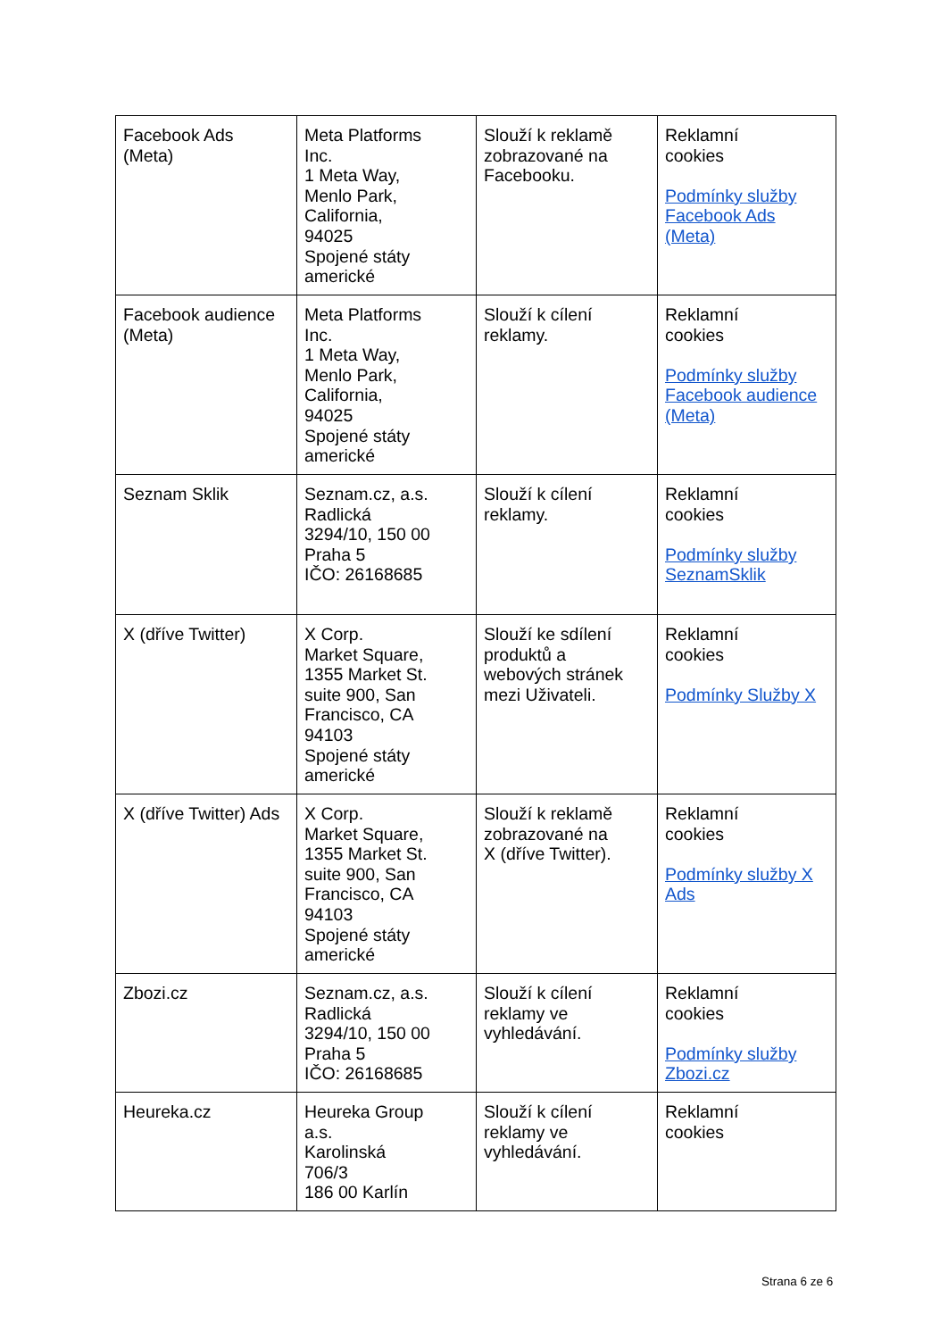| Facebook Ads (Meta) | Meta Platforms Inc. 1 Meta Way, Menlo Park, California, 94025 Spojené státy americké | Slouží k reklamě zobrazované na Facebooku. | Reklamní cookies Podmínky služby Facebook Ads (Meta) |
| Facebook audience (Meta) | Meta Platforms Inc. 1 Meta Way, Menlo Park, California, 94025 Spojené státy americké | Slouží k cílení reklamy. | Reklamní cookies Podmínky služby Facebook audience (Meta) |
| Seznam Sklik | Seznam.cz, a.s. Radlická 3294/10, 150 00 Praha 5 IČO: 26168685 | Slouží k cílení reklamy. | Reklamní cookies Podmínky služby SeznamSklik |
| X (dříve Twitter) | X Corp. Market Square, 1355 Market St. suite 900, San Francisco, CA 94103 Spojené státy americké | Slouží ke sdílení produktů a webových stránek mezi Uživateli. | Reklamní cookies Podmínky Služby X |
| X (dříve Twitter) Ads | X Corp. Market Square, 1355 Market St. suite 900, San Francisco, CA 94103 Spojené státy americké | Slouží k reklamě zobrazované na X (dříve Twitter). | Reklamní cookies Podmínky služby X Ads |
| Zbozi.cz | Seznam.cz, a.s. Radlická 3294/10, 150 00 Praha 5 IČO: 26168685 | Slouží k cílení reklamy ve vyhledávání. | Reklamní cookies Podmínky služby Zbozi.cz |
| Heureka.cz | Heureka Group a.s. Karolinská 706/3 186 00 Karlín | Slouží k cílení reklamy ve vyhledávání. | Reklamní cookies |
Strana 6 ze 6